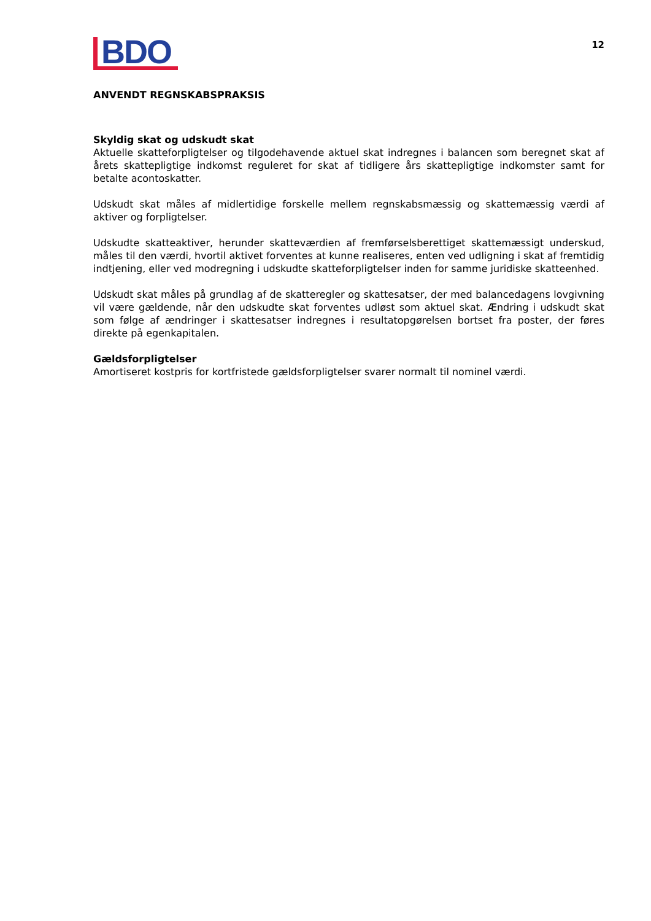BDO
12
ANVENDT REGNSKABSPRAKSIS
Skyldig skat og udskudt skat
Aktuelle skatteforpligtelser og tilgodehavende aktuel skat indregnes i balancen som beregnet skat af årets skattepligtige indkomst reguleret for skat af tidligere års skattepligtige indkomster samt for betalte acontoskatter.
Udskudt skat måles af midlertidige forskelle mellem regnskabsmæssig og skattemæssig værdi af aktiver og forpligtelser.
Udskudte skatteaktiver, herunder skatteværdien af fremførselsberettiget skattemæssigt underskud, måles til den værdi, hvortil aktivet forventes at kunne realiseres, enten ved udligning i skat af fremtidig indtjening, eller ved modregning i udskudte skatteforpligtelser inden for samme juridiske skatteenhed.
Udskudt skat måles på grundlag af de skatteregler og skattesatser, der med balancedagens lovgivning vil være gældende, når den udskudte skat forventes udløst som aktuel skat. Ændring i udskudt skat som følge af ændringer i skattesatser indregnes i resultatopgørelsen bortset fra poster, der føres direkte på egenkapitalen.
Gældsforpligtelser
Amortiseret kostpris for kortfristede gældsforpligtelser svarer normalt til nominel værdi.